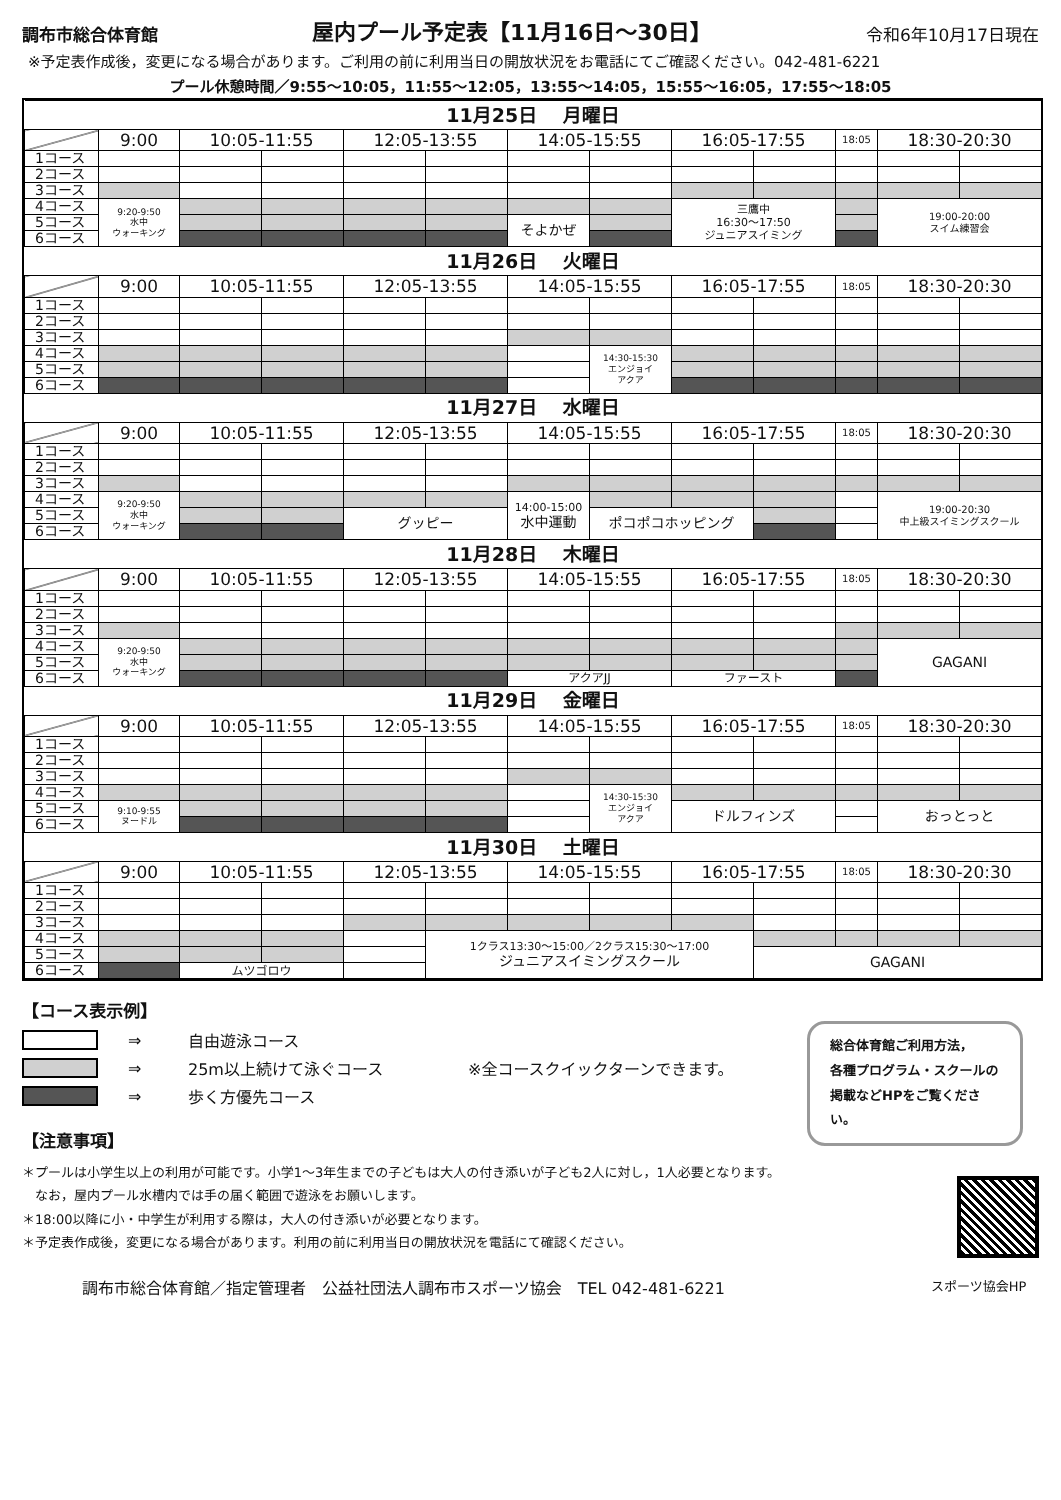調布市総合体育館
屋内プール予定表【11月16日～30日】
令和6年10月17日現在
※予定表作成後，変更になる場合があります。ご利用の前に利用当日の開放状況をお電話にてご確認ください。042-481-6221
プール休憩時間／9:55～10:05，11:55～12:05，13:55～14:05，15:55～16:05，17:55～18:05
| 11月25日 月曜日 | | | | | | | | | | | | |
| | 9:00 | 10:05-11:55 | | 12:05-13:55 | | 14:05-15:55 | | 16:05-17:55 | | 18:05 | 18:30-20:30 | |
| 1コース | | | | | | | | | | | | |
| 2コース | | | | | | | | | | | | |
| 3コース | | | | | | | | | | | | |
| 4コース | 9:20-9:50 水中 ウォーキング | | | | | | | 三鷹中 16:30～17:50 ジュニアスイミング | | | 19:00-20:00 スイム練習会 | |
| 5コース | | | | | | そよかぜ | | | | | | |
| 6コース | | | | | | | | | | | | |
| 11月26日 火曜日 | | | | | | | | | | | | |
| | 9:00 | 10:05-11:55 | | 12:05-13:55 | | 14:05-15:55 | | 16:05-17:55 | | 18:05 | 18:30-20:30 | |
| 1コース | | | | | | | | | | | | |
| 2コース | | | | | | | | | | | | |
| 3コース | | | | | | | | | | | | |
| 4コース | | | | | | | 14:30-15:30 エンジョイ アクア | | | | | |
| 5コース | | | | | | | | | | | | |
| 6コース | | | | | | | | | | | | |
| 11月27日 水曜日 | | | | | | | | | | | | |
| | 9:00 | 10:05-11:55 | | 12:05-13:55 | | 14:05-15:55 | | 16:05-17:55 | | 18:05 | 18:30-20:30 | |
| 1コース | | | | | | | | | | | | |
| 2コース | | | | | | | | | | | | |
| 3コース | | | | | | | | | | | | |
| 4コース | 9:20-9:50 水中 ウォーキング | | | | | 14:00-15:00 水中運動 | | | | | 19:00-20:30 中上級スイミングスクール | |
| 5コース | | | | グッピー | | | ポコポコホッピング | | | | | |
| 6コース | | | | | | | | | | | | |
| 11月28日 木曜日 | | | | | | | | | | | | |
| | 9:00 | 10:05-11:55 | | 12:05-13:55 | | 14:05-15:55 | | 16:05-17:55 | | 18:05 | 18:30-20:30 | |
| 1コース | | | | | | | | | | | | |
| 2コース | | | | | | | | | | | | |
| 3コース | | | | | | | | | | | | |
| 4コース | 9:20-9:50 水中 ウォーキング | | | | | | | | | | GAGANI | |
| 5コース | | | | | | | | | | | | |
| 6コース | | | | | | アクアJJ | | ファースト | | | | |
| 11月29日 金曜日 | | | | | | | | | | | | |
| | 9:00 | 10:05-11:55 | | 12:05-13:55 | | 14:05-15:55 | | 16:05-17:55 | | 18:05 | 18:30-20:30 | |
| 1コース | | | | | | | | | | | | |
| 2コース | | | | | | | | | | | | |
| 3コース | | | | | | | | | | | | |
| 4コース | | | | | | | 14:30-15:30 エンジョイ アクア | | | | | |
| 5コース | 9:10-9:55 ヌードル | | | | | | | ドルフィンズ | | | おっとっと | |
| 6コース | | | | | | | | | | | | |
| 11月30日 土曜日 | | | | | | | | | | | | |
| | 9:00 | 10:05-11:55 | | 12:05-13:55 | | 14:05-15:55 | | 16:05-17:55 | | 18:05 | 18:30-20:30 | |
| 1コース | | | | | | | | | | | | |
| 2コース | | | | | | | | | | | | |
| 3コース | | | | | | | | | | | | |
| 4コース | | | | | 1クラス13:30～15:00／2クラス15:30～17:00 ジュニアスイミングスクール | | | | | | | |
| 5コース | | | | | | | | | GAGANI | | | |
| 6コース | | ムツゴロウ | | | | | | | | | | |
【コース表示例】
⇒ 自由遊泳コース
⇒ 25m以上続けて泳ぐコース ※全コースクイックターンできます。
⇒ 歩く方優先コース
【注意事項】
＊プールは小学生以上の利用が可能です。小学1～3年生までの子どもは大人の付き添いが子ども2人に対し，1人必要となります。
　なお，屋内プール水槽内では手の届く範囲で遊泳をお願いします。
＊18:00以降に小・中学生が利用する際は，大人の付き添いが必要となります。
＊予定表作成後，変更になる場合があります。利用の前に利用当日の開放状況を電話にて確認ください。
調布市総合体育館／指定管理者　公益社団法人調布市スポーツ協会　TEL 042-481-6221
総合体育館ご利用方法，
各種プログラム・スクールの
掲載などHPをご覧ください。
スポーツ協会HP